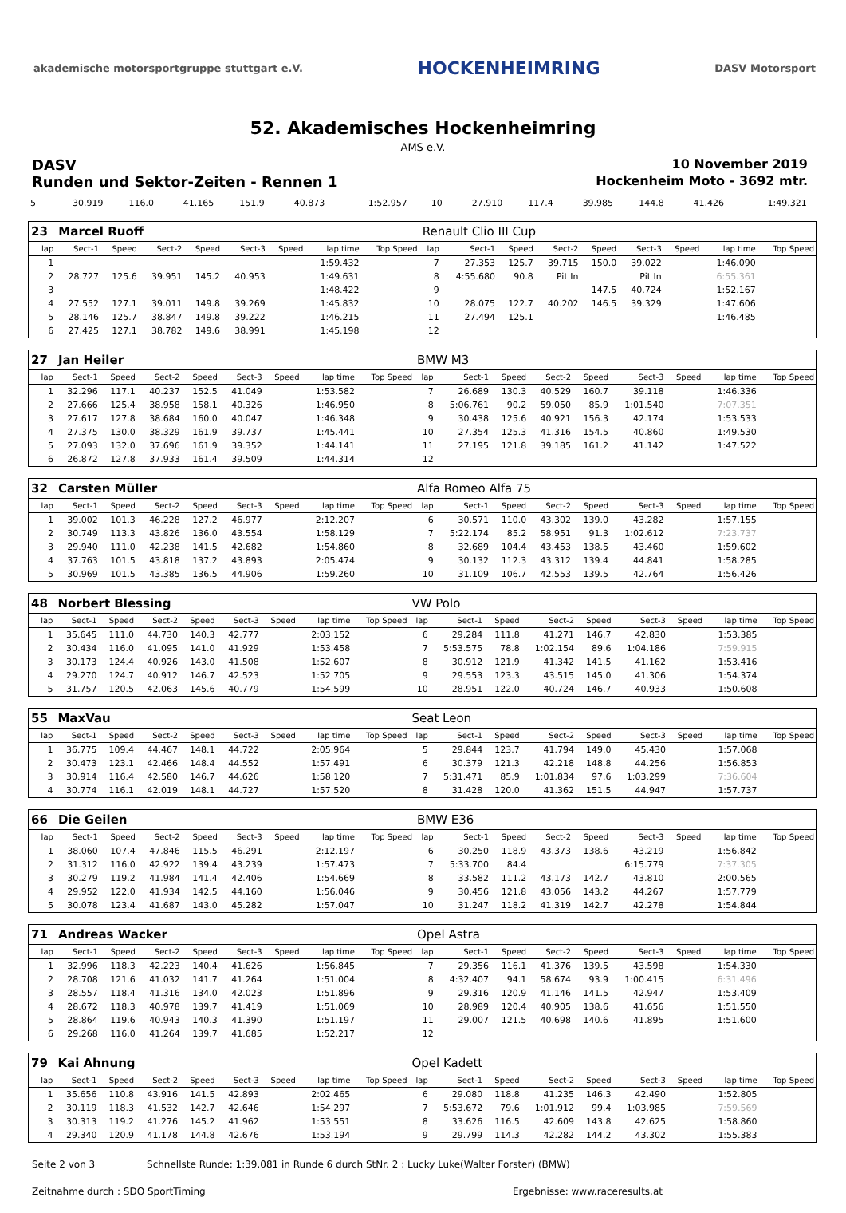akademische motorsportgruppe stuttgart e.V. HOCKENHEIMRING DASV Motorsport
52. Akademisches Hockenheimring
AMS e.V.
DASV 10 November 2019
Runden und Sektor-Zeiten - Rennen 1 Hockenheim Moto - 3692 mtr.
| 5 | 30.919 | 116.0 | 41.165 | 151.9 | 40.873 | | 1:52.957 | | 10 | 27.910 | 117.4 | 39.985 | 144.8 | 41.426 | | 1:49.321 | |
| 23 | Marcel Ruoff | | | | | | | | Renault Clio III Cup | | | | | | | | |
| lap | Sect-1 | Speed | Sect-2 | Speed | Sect-3 | Speed | lap time | Top Speed | lap | Sect-1 | Speed | Sect-2 | Speed | Sect-3 | Speed | lap time | Top Speed |
| 1 | | | | | | | 1:59.432 | | 7 | 27.353 | 125.7 | 39.715 | 150.0 | 39.022 | | 1:46.090 | |
| 2 | 28.727 | 125.6 | 39.951 | 145.2 | 40.953 | | 1:49.631 | | 8 | 4:55.680 | 90.8 | Pit In | | Pit In | | 6:55.361 | |
| 3 | | | | | | | 1:48.422 | | 9 | | | | 147.5 | 40.724 | | 1:52.167 | |
| 4 | 27.552 | 127.1 | 39.011 | 149.8 | 39.269 | | 1:45.832 | | 10 | 28.075 | 122.7 | 40.202 | 146.5 | 39.329 | | 1:47.606 | |
| 5 | 28.146 | 125.7 | 38.847 | 149.8 | 39.222 | | 1:46.215 | | 11 | 27.494 | 125.1 | | | | | 1:46.485 | |
| 6 | 27.425 | 127.1 | 38.782 | 149.6 | 38.991 | | 1:45.198 | | 12 | | | | | | | | |
| 27 | Jan Heiler | | | | | | | | BMW M3 | | | | | | | | |
| lap | Sect-1 | Speed | Sect-2 | Speed | Sect-3 | Speed | lap time | Top Speed | lap | Sect-1 | Speed | Sect-2 | Speed | Sect-3 | Speed | lap time | Top Speed |
| 1 | 32.296 | 117.1 | 40.237 | 152.5 | 41.049 | | 1:53.582 | | 7 | 26.689 | 130.3 | 40.529 | 160.7 | 39.118 | | 1:46.336 | |
| 2 | 27.666 | 125.4 | 38.958 | 158.1 | 40.326 | | 1:46.950 | | 8 | 5:06.761 | 90.2 | 59.050 | 85.9 | 1:01.540 | | 7:07.351 | |
| 3 | 27.617 | 127.8 | 38.684 | 160.0 | 40.047 | | 1:46.348 | | 9 | 30.438 | 125.6 | 40.921 | 156.3 | 42.174 | | 1:53.533 | |
| 4 | 27.375 | 130.0 | 38.329 | 161.9 | 39.737 | | 1:45.441 | | 10 | 27.354 | 125.3 | 41.316 | 154.5 | 40.860 | | 1:49.530 | |
| 5 | 27.093 | 132.0 | 37.696 | 161.9 | 39.352 | | 1:44.141 | | 11 | 27.195 | 121.8 | 39.185 | 161.2 | 41.142 | | 1:47.522 | |
| 6 | 26.872 | 127.8 | 37.933 | 161.4 | 39.509 | | 1:44.314 | | 12 | | | | | | | | |
| 32 | Carsten Müller | | | | | | | | Alfa Romeo Alfa 75 | | | | | | | | |
| lap | Sect-1 | Speed | Sect-2 | Speed | Sect-3 | Speed | lap time | Top Speed | lap | Sect-1 | Speed | Sect-2 | Speed | Sect-3 | Speed | lap time | Top Speed |
| 1 | 39.002 | 101.3 | 46.228 | 127.2 | 46.977 | | 2:12.207 | | 6 | 30.571 | 110.0 | 43.302 | 139.0 | 43.282 | | 1:57.155 | |
| 2 | 30.749 | 113.3 | 43.826 | 136.0 | 43.554 | | 1:58.129 | | 7 | 5:22.174 | 85.2 | 58.951 | 91.3 | 1:02.612 | | 7:23.737 | |
| 3 | 29.940 | 111.0 | 42.238 | 141.5 | 42.682 | | 1:54.860 | | 8 | 32.689 | 104.4 | 43.453 | 138.5 | 43.460 | | 1:59.602 | |
| 4 | 37.763 | 101.5 | 43.818 | 137.2 | 43.893 | | 2:05.474 | | 9 | 30.132 | 112.3 | 43.312 | 139.4 | 44.841 | | 1:58.285 | |
| 5 | 30.969 | 101.5 | 43.385 | 136.5 | 44.906 | | 1:59.260 | | 10 | 31.109 | 106.7 | 42.553 | 139.5 | 42.764 | | 1:56.426 | |
| 48 | Norbert Blessing | | | | | | | | VW Polo | | | | | | | | |
| lap | Sect-1 | Speed | Sect-2 | Speed | Sect-3 | Speed | lap time | Top Speed | lap | Sect-1 | Speed | Sect-2 | Speed | Sect-3 | Speed | lap time | Top Speed |
| 1 | 35.645 | 111.0 | 44.730 | 140.3 | 42.777 | | 2:03.152 | | 6 | 29.284 | 111.8 | 41.271 | 146.7 | 42.830 | | 1:53.385 | |
| 2 | 30.434 | 116.0 | 41.095 | 141.0 | 41.929 | | 1:53.458 | | 7 | 5:53.575 | 78.8 | 1:02.154 | 89.6 | 1:04.186 | | 7:59.915 | |
| 3 | 30.173 | 124.4 | 40.926 | 143.0 | 41.508 | | 1:52.607 | | 8 | 30.912 | 121.9 | 41.342 | 141.5 | 41.162 | | 1:53.416 | |
| 4 | 29.270 | 124.7 | 40.912 | 146.7 | 42.523 | | 1:52.705 | | 9 | 29.553 | 123.3 | 43.515 | 145.0 | 41.306 | | 1:54.374 | |
| 5 | 31.757 | 120.5 | 42.063 | 145.6 | 40.779 | | 1:54.599 | | 10 | 28.951 | 122.0 | 40.724 | 146.7 | 40.933 | | 1:50.608 | |
| 55 | MaxVau | | | | | | | | Seat Leon | | | | | | | | |
| lap | Sect-1 | Speed | Sect-2 | Speed | Sect-3 | Speed | lap time | Top Speed | lap | Sect-1 | Speed | Sect-2 | Speed | Sect-3 | Speed | lap time | Top Speed |
| 1 | 36.775 | 109.4 | 44.467 | 148.1 | 44.722 | | 2:05.964 | | 5 | 29.844 | 123.7 | 41.794 | 149.0 | 45.430 | | 1:57.068 | |
| 2 | 30.473 | 123.1 | 42.466 | 148.4 | 44.552 | | 1:57.491 | | 6 | 30.379 | 121.3 | 42.218 | 148.8 | 44.256 | | 1:56.853 | |
| 3 | 30.914 | 116.4 | 42.580 | 146.7 | 44.626 | | 1:58.120 | | 7 | 5:31.471 | 85.9 | 1:01.834 | 97.6 | 1:03.299 | | 7:36.604 | |
| 4 | 30.774 | 116.1 | 42.019 | 148.1 | 44.727 | | 1:57.520 | | 8 | 31.428 | 120.0 | 41.362 | 151.5 | 44.947 | | 1:57.737 | |
| 66 | Die Geilen | | | | | | | | BMW E36 | | | | | | | | |
| lap | Sect-1 | Speed | Sect-2 | Speed | Sect-3 | Speed | lap time | Top Speed | lap | Sect-1 | Speed | Sect-2 | Speed | Sect-3 | Speed | lap time | Top Speed |
| 1 | 38.060 | 107.4 | 47.846 | 115.5 | 46.291 | | 2:12.197 | | 6 | 30.250 | 118.9 | 43.373 | 138.6 | 43.219 | | 1:56.842 | |
| 2 | 31.312 | 116.0 | 42.922 | 139.4 | 43.239 | | 1:57.473 | | 7 | 5:33.700 | 84.4 | | | 6:15.779 | | 7:37.305 | |
| 3 | 30.279 | 119.2 | 41.984 | 141.4 | 42.406 | | 1:54.669 | | 8 | 33.582 | 111.2 | 43.173 | 142.7 | 43.810 | | 2:00.565 | |
| 4 | 29.952 | 122.0 | 41.934 | 142.5 | 44.160 | | 1:56.046 | | 9 | 30.456 | 121.8 | 43.056 | 143.2 | 44.267 | | 1:57.779 | |
| 5 | 30.078 | 123.4 | 41.687 | 143.0 | 45.282 | | 1:57.047 | | 10 | 31.247 | 118.2 | 41.319 | 142.7 | 42.278 | | 1:54.844 | |
| 71 | Andreas Wacker | | | | | | | | Opel Astra | | | | | | | | |
| lap | Sect-1 | Speed | Sect-2 | Speed | Sect-3 | Speed | lap time | Top Speed | lap | Sect-1 | Speed | Sect-2 | Speed | Sect-3 | Speed | lap time | Top Speed |
| 1 | 32.996 | 118.3 | 42.223 | 140.4 | 41.626 | | 1:56.845 | | 7 | 29.356 | 116.1 | 41.376 | 139.5 | 43.598 | | 1:54.330 | |
| 2 | 28.708 | 121.6 | 41.032 | 141.7 | 41.264 | | 1:51.004 | | 8 | 4:32.407 | 94.1 | 58.674 | 93.9 | 1:00.415 | | 6:31.496 | |
| 3 | 28.557 | 118.4 | 41.316 | 134.0 | 42.023 | | 1:51.896 | | 9 | 29.316 | 120.9 | 41.146 | 141.5 | 42.947 | | 1:53.409 | |
| 4 | 28.672 | 118.3 | 40.978 | 139.7 | 41.419 | | 1:51.069 | | 10 | 28.989 | 120.4 | 40.905 | 138.6 | 41.656 | | 1:51.550 | |
| 5 | 28.864 | 119.6 | 40.943 | 140.3 | 41.390 | | 1:51.197 | | 11 | 29.007 | 121.5 | 40.698 | 140.6 | 41.895 | | 1:51.600 | |
| 6 | 29.268 | 116.0 | 41.264 | 139.7 | 41.685 | | 1:52.217 | | 12 | | | | | | | | |
| 79 | Kai Ahnung | | | | | | | | Opel Kadett | | | | | | | | |
| lap | Sect-1 | Speed | Sect-2 | Speed | Sect-3 | Speed | lap time | Top Speed | lap | Sect-1 | Speed | Sect-2 | Speed | Sect-3 | Speed | lap time | Top Speed |
| 1 | 35.656 | 110.8 | 43.916 | 141.5 | 42.893 | | 2:02.465 | | 6 | 29.080 | 118.8 | 41.235 | 146.3 | 42.490 | | 1:52.805 | |
| 2 | 30.119 | 118.3 | 41.532 | 142.7 | 42.646 | | 1:54.297 | | 7 | 5:53.672 | 79.6 | 1:01.912 | 99.4 | 1:03.985 | | 7:59.569 | |
| 3 | 30.313 | 119.2 | 41.276 | 145.2 | 41.962 | | 1:53.551 | | 8 | 33.626 | 116.5 | 42.609 | 143.8 | 42.625 | | 1:58.860 | |
| 4 | 29.340 | 120.9 | 41.178 | 144.8 | 42.676 | | 1:53.194 | | 9 | 29.799 | 114.3 | 42.282 | 144.2 | 43.302 | | 1:55.383 | |
Seite 2 von 3 Schnellste Runde: 1:39.081 in Runde 6 durch StNr. 2 : Lucky Luke(Walter Forster) (BMW)
Zeitnahme durch : SDO SportTiming Ergebnisse: www.raceresults.at